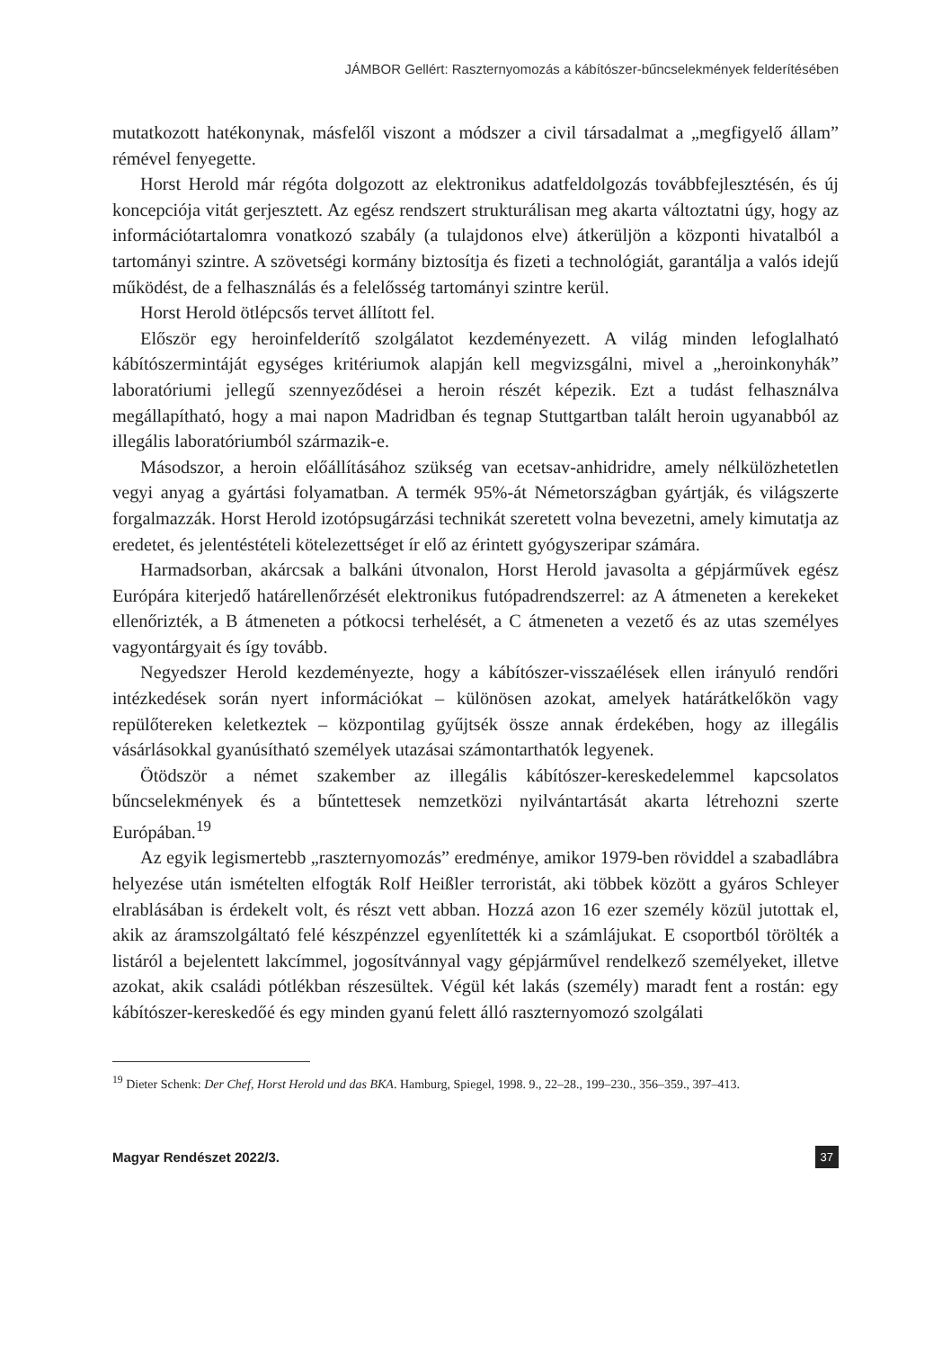JÁMBOR Gellért: Raszternyomozás a kábítószer-bűncselekmények felderítésében
mutatkozott hatékonynak, másfelől viszont a módszer a civil társadalmat a „megfigyelő állam” rémével fenyegette.
Horst Herold már régóta dolgozott az elektronikus adatfeldolgozás továbbfejlesztésén, és új koncepciója vitát gerjesztett. Az egész rendszert strukturálisan meg akarta változtatni úgy, hogy az információtartalomra vonatkozó szabály (a tulajdonos elve) átkerüljön a központi hivatalból a tartományi szintre. A szövetségi kormány biztosítja és fizeti a technológiát, garantálja a valós idejű működést, de a felhasználás és a felelősség tartományi szintre kerül.
Horst Herold ötlépcsős tervet állított fel.
Először egy heroinfelderítő szolgálatot kezdeményezett. A világ minden lefoglalható kábítószermintáját egységes kritériumok alapján kell megvizsgálni, mivel a „heroinkonyhák” laboratóriumi jellegű szennyeződései a heroin részét képezik. Ezt a tudást felhasználva megállapítható, hogy a mai napon Madridban és tegnap Stuttgartban talált heroin ugyanabból az illegális laboratóriumból származik-e.
Másodszor, a heroin előállításához szükség van ecetsav-anhidridre, amely nélkülözhetetlen vegyi anyag a gyártási folyamatban. A termék 95%-át Németországban gyártják, és világszerte forgalmazzák. Horst Herold izotópsugárzási technikát szeretett volna bevezetni, amely kimutatja az eredetet, és jelentéstételi kötelezettséget ír elő az érintett gyógyszeripar számára.
Harmadsorban, akárcsak a balkáni útvonalon, Horst Herold javasolta a gépjárművek egész Európára kiterjedő határellenőrzését elektronikus futópadrendszerrel: az A átmeneten a kerekeket ellenőrizték, a B átmeneten a pótkocsi terhelését, a C átmeneten a vezető és az utas személyes vagyontárgyait és így tovább.
Negyedszer Herold kezdeményezte, hogy a kábítószer-visszaélések ellen irányuló rendőri intézkedések során nyert információkat – különösen azokat, amelyek határátkelőkön vagy repülőtereken keletkeztek – központilag gyűjtsék össze annak érdekében, hogy az illegális vásárlásokkal gyanúsítható személyek utazásai számontarthatók legyenek.
Ötödször a német szakember az illegális kábítószer-kereskedelemmel kapcsolatos bűncselekmények és a bűntettesek nemzetközi nyilvántartását akarta létrehozni szerte Európában.<sup>19</sup>
Az egyik legismertebb „raszternyomozás” eredménye, amikor 1979-ben röviddel a szabadlábra helyezése után ismételten elfogták Rolf Heißler terroristát, aki többek között a gyáros Schleyer elrablásában is érdekelt volt, és részt vett abban. Hozzá azon 16 ezer személy közül jutottak el, akik az áramszolgáltató felé készpénzzel egyenlítették ki a számlájukat. E csoportból törölték a listáról a bejelentett lakcímmel, jogosítvánnyal vagy gépjárművel rendelkező személyeket, illetve azokat, akik családi pótlékban részesültek. Végül két lakás (személy) maradt fent a rostán: egy kábítószer-kereskedőé és egy minden gyanú felett álló raszternyomozó szolgálati
<sup>19</sup> Dieter Schenk: Der Chef, Horst Herold und das BKA. Hamburg, Spiegel, 1998. 9., 22–28., 199–230., 356–359., 397–413.
Magyar Rendészet 2022/3. 37